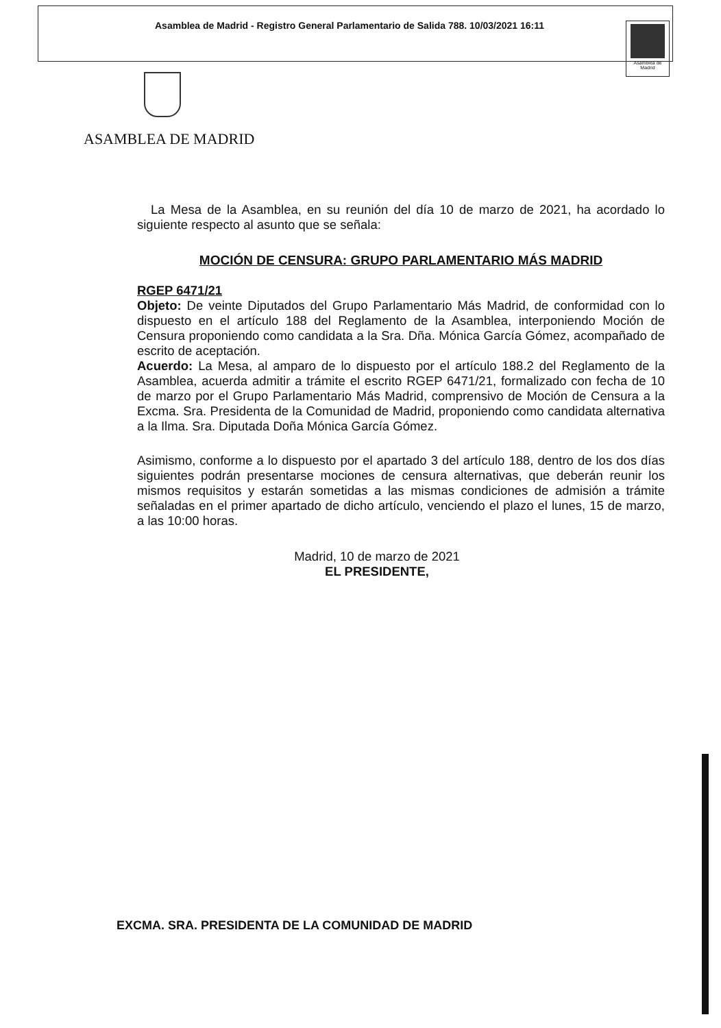Asamblea de Madrid - Registro General Parlamentario de Salida 788. 10/03/2021 16:11
Asamblea de Madrid
ASAMBLEA DE MADRID
La Mesa de la Asamblea, en su reunión del día 10 de marzo de 2021, ha acordado lo siguiente respecto al asunto que se señala:
MOCIÓN DE CENSURA: GRUPO PARLAMENTARIO MÁS MADRID
RGEP 6471/21
Objeto: De veinte Diputados del Grupo Parlamentario Más Madrid, de conformidad con lo dispuesto en el artículo 188 del Reglamento de la Asamblea, interponiendo Moción de Censura proponiendo como candidata a la Sra. Dña. Mónica García Gómez, acompañado de escrito de aceptación.
Acuerdo: La Mesa, al amparo de lo dispuesto por el artículo 188.2 del Reglamento de la Asamblea, acuerda admitir a trámite el escrito RGEP 6471/21, formalizado con fecha de 10 de marzo por el Grupo Parlamentario Más Madrid, comprensivo de Moción de Censura a la Excma. Sra. Presidenta de la Comunidad de Madrid, proponiendo como candidata alternativa a la Ilma. Sra. Diputada Doña Mónica García Gómez.
Asimismo, conforme a lo dispuesto por el apartado 3 del artículo 188, dentro de los dos días siguientes podrán presentarse mociones de censura alternativas, que deberán reunir los mismos requisitos y estarán sometidas a las mismas condiciones de admisión a trámite señaladas en el primer apartado de dicho artículo, venciendo el plazo el lunes, 15 de marzo, a las 10:00 horas.
Madrid, 10 de marzo de 2021
EL PRESIDENTE,
EXCMA. SRA. PRESIDENTA DE LA COMUNIDAD DE MADRID